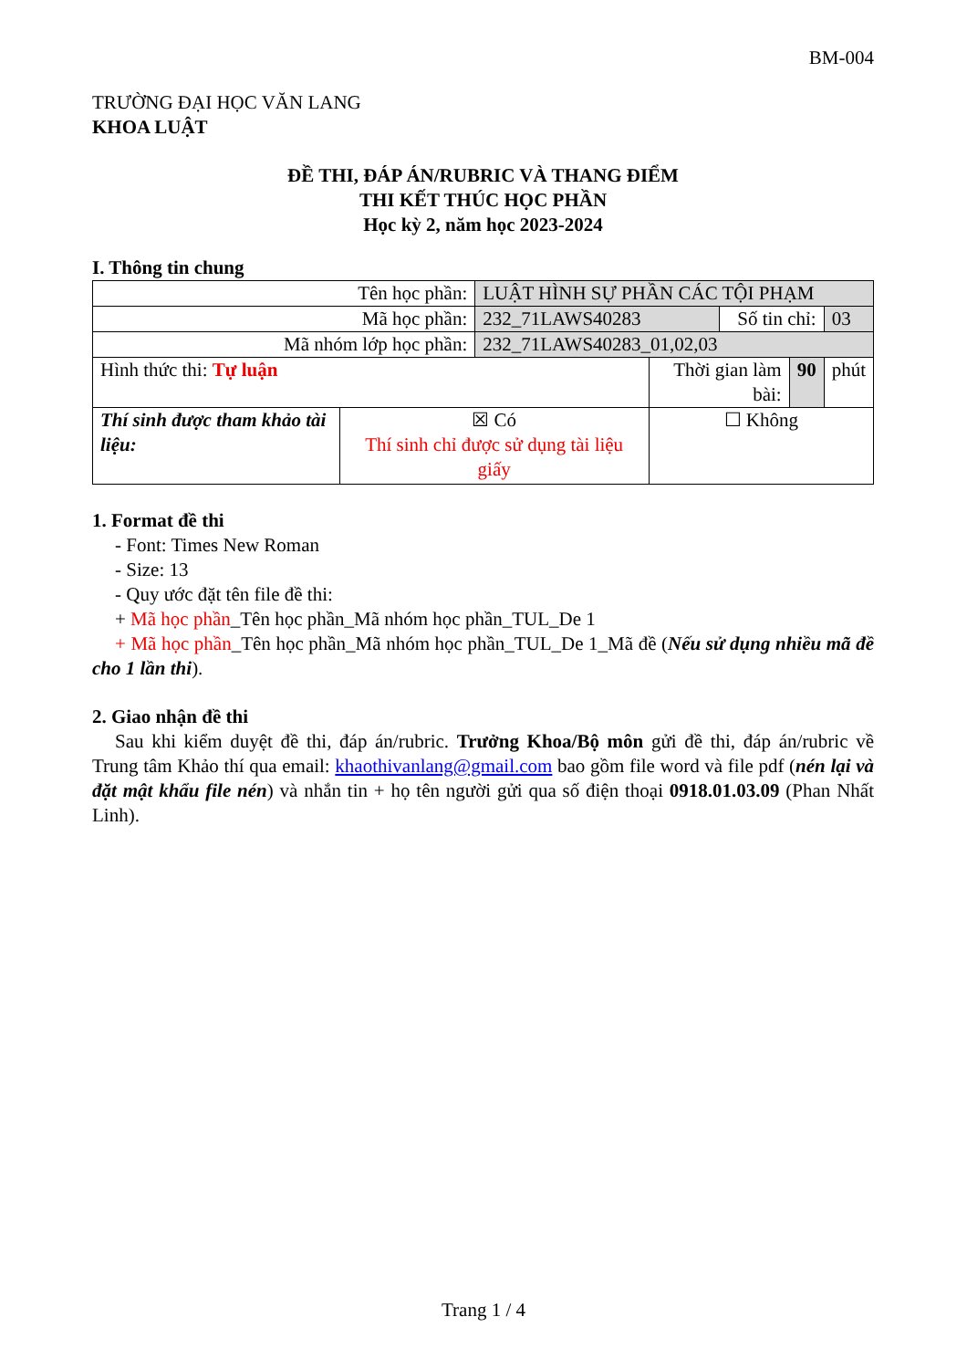BM-004
TRƯỜNG ĐẠI HỌC VĂN LANG
KHOA LUẬT
ĐỀ THI, ĐÁP ÁN/RUBRIC VÀ THANG ĐIỂM
THI KẾT THÚC HỌC PHẦN
Học kỳ 2, năm học 2023-2024
I. Thông tin chung
| Tên học phần: | | LUẬT HÌNH SỰ PHẦN CÁC TỘI PHẠM | | | | |
| Mã học phần: | | 232_71LAWS40283 | | Số tin chỉ: | | 03 |
| Mã nhóm lớp học phần: | | 232_71LAWS40283_01,02,03 | | | | |
| Hình thức thi: Tự luận | | | Thời gian làm bài: | | 90 | phút |
| Thí sinh được tham khảo tài liệu: | ☒ Có Thí sinh chỉ được sử dụng tài liệu giấy | | ☐ Không | | | |
1. Format đề thi
- Font: Times New Roman
- Size: 13
- Quy ước đặt tên file đề thi:
+ Mã học phần_Tên học phần_Mã nhóm học phần_TUL_De 1
+ Mã học phần_Tên học phần_Mã nhóm học phần_TUL_De 1_Mã đề (Nếu sử dụng nhiều mã đề cho 1 lần thi).
2. Giao nhận đề thi
Sau khi kiểm duyệt đề thi, đáp án/rubric. Trưởng Khoa/Bộ môn gửi đề thi, đáp án/rubric về Trung tâm Khảo thí qua email: khaothivanlang@gmail.com bao gồm file word và file pdf (nén lại và đặt mật khẩu file nén) và nhắn tin + họ tên người gửi qua số điện thoại 0918.01.03.09 (Phan Nhất Linh).
Trang 1 / 4